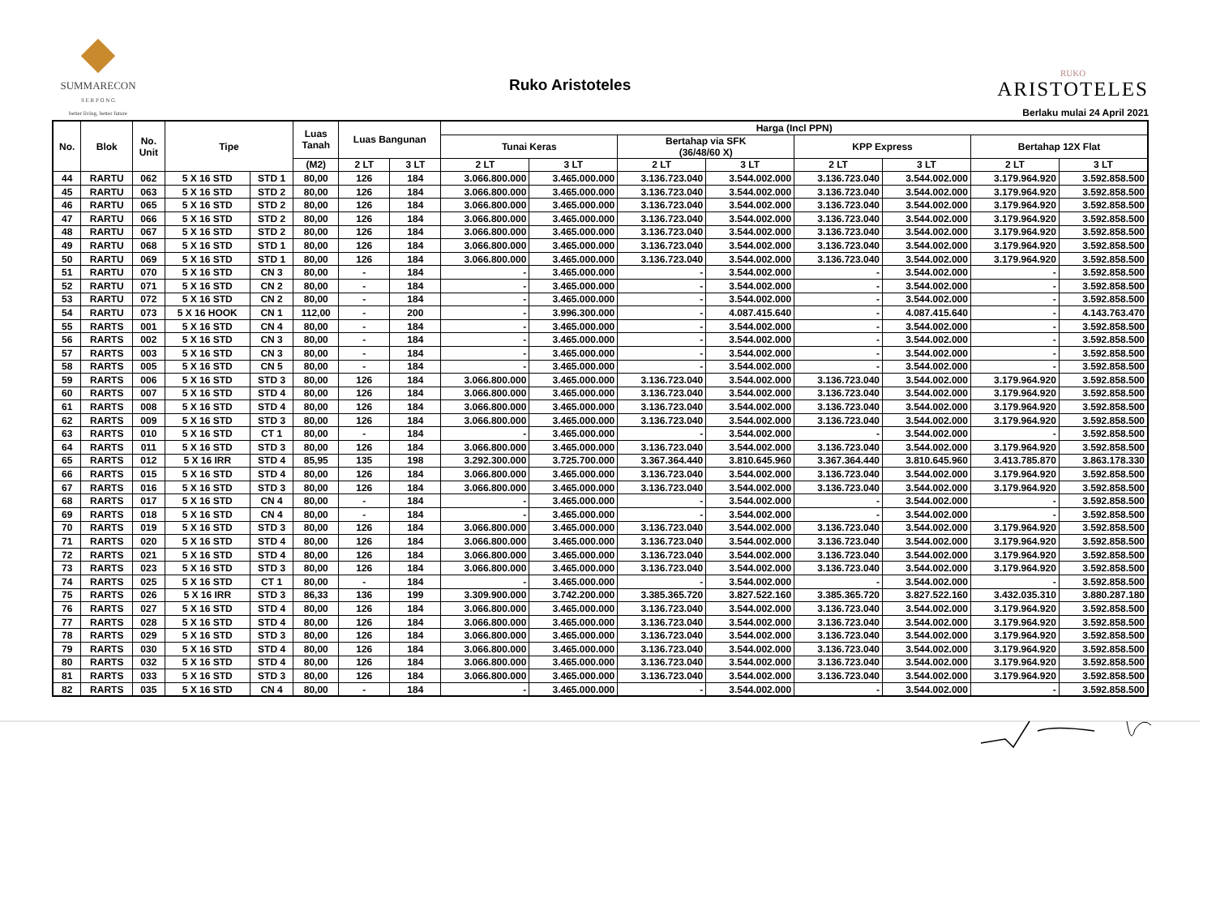SUMMARECON
S E R P O N G
better living, better future
Ruko Aristoteles
RUKO
ARISTOTELES
Berlaku mulai 24 April 2021
| No. | Blok | No. Unit | Tipe | | Luas Tanah | Luas Bangunan | | Harga (Incl PPN) | | | | | | | |
| --- | --- | --- | --- | --- | --- | --- | --- | --- | --- | --- | --- | --- | --- | --- | --- |
| | | | | | | | | Tunai Keras | | Bertahap via SFK (36/48/60 X) | | KPP Express | | Bertahap 12X Flat | |
| | | | | | (M2) | 2 LT | 3 LT | 2 LT | 3 LT | 2 LT | 3 LT | 2 LT | 3 LT | 2 LT | 3 LT |
| 44 | RARTU | 062 | 5 X 16 STD | STD 1 | 80,00 | 126 | 184 | 3.066.800.000 | 3.465.000.000 | 3.136.723.040 | 3.544.002.000 | 3.136.723.040 | 3.544.002.000 | 3.179.964.920 | 3.592.858.500 |
| 45 | RARTU | 063 | 5 X 16 STD | STD 2 | 80,00 | 126 | 184 | 3.066.800.000 | 3.465.000.000 | 3.136.723.040 | 3.544.002.000 | 3.136.723.040 | 3.544.002.000 | 3.179.964.920 | 3.592.858.500 |
| 46 | RARTU | 065 | 5 X 16 STD | STD 2 | 80,00 | 126 | 184 | 3.066.800.000 | 3.465.000.000 | 3.136.723.040 | 3.544.002.000 | 3.136.723.040 | 3.544.002.000 | 3.179.964.920 | 3.592.858.500 |
| 47 | RARTU | 066 | 5 X 16 STD | STD 2 | 80,00 | 126 | 184 | 3.066.800.000 | 3.465.000.000 | 3.136.723.040 | 3.544.002.000 | 3.136.723.040 | 3.544.002.000 | 3.179.964.920 | 3.592.858.500 |
| 48 | RARTU | 067 | 5 X 16 STD | STD 2 | 80,00 | 126 | 184 | 3.066.800.000 | 3.465.000.000 | 3.136.723.040 | 3.544.002.000 | 3.136.723.040 | 3.544.002.000 | 3.179.964.920 | 3.592.858.500 |
| 49 | RARTU | 068 | 5 X 16 STD | STD 1 | 80,00 | 126 | 184 | 3.066.800.000 | 3.465.000.000 | 3.136.723.040 | 3.544.002.000 | 3.136.723.040 | 3.544.002.000 | 3.179.964.920 | 3.592.858.500 |
| 50 | RARTU | 069 | 5 X 16 STD | STD 1 | 80,00 | 126 | 184 | 3.066.800.000 | 3.465.000.000 | 3.136.723.040 | 3.544.002.000 | 3.136.723.040 | 3.544.002.000 | 3.179.964.920 | 3.592.858.500 |
| 51 | RARTU | 070 | 5 X 16 STD | CN 3 | 80,00 | - | 184 | - | 3.465.000.000 | - | 3.544.002.000 | - | 3.544.002.000 | - | 3.592.858.500 |
| 52 | RARTU | 071 | 5 X 16 STD | CN 2 | 80,00 | - | 184 | - | 3.465.000.000 | - | 3.544.002.000 | - | 3.544.002.000 | - | 3.592.858.500 |
| 53 | RARTU | 072 | 5 X 16 STD | CN 2 | 80,00 | - | 184 | - | 3.465.000.000 | - | 3.544.002.000 | - | 3.544.002.000 | - | 3.592.858.500 |
| 54 | RARTU | 073 | 5 X 16 HOOK | CN 1 | 112,00 | - | 200 | - | 3.996.300.000 | - | 4.087.415.640 | - | 4.087.415.640 | - | 4.143.763.470 |
| 55 | RARTS | 001 | 5 X 16 STD | CN 4 | 80,00 | - | 184 | - | 3.465.000.000 | - | 3.544.002.000 | - | 3.544.002.000 | - | 3.592.858.500 |
| 56 | RARTS | 002 | 5 X 16 STD | CN 3 | 80,00 | - | 184 | - | 3.465.000.000 | - | 3.544.002.000 | - | 3.544.002.000 | - | 3.592.858.500 |
| 57 | RARTS | 003 | 5 X 16 STD | CN 3 | 80,00 | - | 184 | - | 3.465.000.000 | - | 3.544.002.000 | - | 3.544.002.000 | - | 3.592.858.500 |
| 58 | RARTS | 005 | 5 X 16 STD | CN 5 | 80,00 | - | 184 | - | 3.465.000.000 | - | 3.544.002.000 | - | 3.544.002.000 | - | 3.592.858.500 |
| 59 | RARTS | 006 | 5 X 16 STD | STD 3 | 80,00 | 126 | 184 | 3.066.800.000 | 3.465.000.000 | 3.136.723.040 | 3.544.002.000 | 3.136.723.040 | 3.544.002.000 | 3.179.964.920 | 3.592.858.500 |
| 60 | RARTS | 007 | 5 X 16 STD | STD 4 | 80,00 | 126 | 184 | 3.066.800.000 | 3.465.000.000 | 3.136.723.040 | 3.544.002.000 | 3.136.723.040 | 3.544.002.000 | 3.179.964.920 | 3.592.858.500 |
| 61 | RARTS | 008 | 5 X 16 STD | STD 4 | 80,00 | 126 | 184 | 3.066.800.000 | 3.465.000.000 | 3.136.723.040 | 3.544.002.000 | 3.136.723.040 | 3.544.002.000 | 3.179.964.920 | 3.592.858.500 |
| 62 | RARTS | 009 | 5 X 16 STD | STD 3 | 80,00 | 126 | 184 | 3.066.800.000 | 3.465.000.000 | 3.136.723.040 | 3.544.002.000 | 3.136.723.040 | 3.544.002.000 | 3.179.964.920 | 3.592.858.500 |
| 63 | RARTS | 010 | 5 X 16 STD | CT 1 | 80,00 | - | 184 | - | 3.465.000.000 | - | 3.544.002.000 | - | 3.544.002.000 | - | 3.592.858.500 |
| 64 | RARTS | 011 | 5 X 16 STD | STD 3 | 80,00 | 126 | 184 | 3.066.800.000 | 3.465.000.000 | 3.136.723.040 | 3.544.002.000 | 3.136.723.040 | 3.544.002.000 | 3.179.964.920 | 3.592.858.500 |
| 65 | RARTS | 012 | 5 X 16 IRR | STD 4 | 85,95 | 135 | 198 | 3.292.300.000 | 3.725.700.000 | 3.367.364.440 | 3.810.645.960 | 3.367.364.440 | 3.810.645.960 | 3.413.785.870 | 3.863.178.330 |
| 66 | RARTS | 015 | 5 X 16 STD | STD 4 | 80,00 | 126 | 184 | 3.066.800.000 | 3.465.000.000 | 3.136.723.040 | 3.544.002.000 | 3.136.723.040 | 3.544.002.000 | 3.179.964.920 | 3.592.858.500 |
| 67 | RARTS | 016 | 5 X 16 STD | STD 3 | 80,00 | 126 | 184 | 3.066.800.000 | 3.465.000.000 | 3.136.723.040 | 3.544.002.000 | 3.136.723.040 | 3.544.002.000 | 3.179.964.920 | 3.592.858.500 |
| 68 | RARTS | 017 | 5 X 16 STD | CN 4 | 80,00 | - | 184 | - | 3.465.000.000 | - | 3.544.002.000 | - | 3.544.002.000 | - | 3.592.858.500 |
| 69 | RARTS | 018 | 5 X 16 STD | CN 4 | 80,00 | - | 184 | - | 3.465.000.000 | - | 3.544.002.000 | - | 3.544.002.000 | - | 3.592.858.500 |
| 70 | RARTS | 019 | 5 X 16 STD | STD 3 | 80,00 | 126 | 184 | 3.066.800.000 | 3.465.000.000 | 3.136.723.040 | 3.544.002.000 | 3.136.723.040 | 3.544.002.000 | 3.179.964.920 | 3.592.858.500 |
| 71 | RARTS | 020 | 5 X 16 STD | STD 4 | 80,00 | 126 | 184 | 3.066.800.000 | 3.465.000.000 | 3.136.723.040 | 3.544.002.000 | 3.136.723.040 | 3.544.002.000 | 3.179.964.920 | 3.592.858.500 |
| 72 | RARTS | 021 | 5 X 16 STD | STD 4 | 80,00 | 126 | 184 | 3.066.800.000 | 3.465.000.000 | 3.136.723.040 | 3.544.002.000 | 3.136.723.040 | 3.544.002.000 | 3.179.964.920 | 3.592.858.500 |
| 73 | RARTS | 023 | 5 X 16 STD | STD 3 | 80,00 | 126 | 184 | 3.066.800.000 | 3.465.000.000 | 3.136.723.040 | 3.544.002.000 | 3.136.723.040 | 3.544.002.000 | 3.179.964.920 | 3.592.858.500 |
| 74 | RARTS | 025 | 5 X 16 STD | CT 1 | 80,00 | - | 184 | - | 3.465.000.000 | - | 3.544.002.000 | - | 3.544.002.000 | - | 3.592.858.500 |
| 75 | RARTS | 026 | 5 X 16 IRR | STD 3 | 86,33 | 136 | 199 | 3.309.900.000 | 3.742.200.000 | 3.385.365.720 | 3.827.522.160 | 3.385.365.720 | 3.827.522.160 | 3.432.035.310 | 3.880.287.180 |
| 76 | RARTS | 027 | 5 X 16 STD | STD 4 | 80,00 | 126 | 184 | 3.066.800.000 | 3.465.000.000 | 3.136.723.040 | 3.544.002.000 | 3.136.723.040 | 3.544.002.000 | 3.179.964.920 | 3.592.858.500 |
| 77 | RARTS | 028 | 5 X 16 STD | STD 4 | 80,00 | 126 | 184 | 3.066.800.000 | 3.465.000.000 | 3.136.723.040 | 3.544.002.000 | 3.136.723.040 | 3.544.002.000 | 3.179.964.920 | 3.592.858.500 |
| 78 | RARTS | 029 | 5 X 16 STD | STD 3 | 80,00 | 126 | 184 | 3.066.800.000 | 3.465.000.000 | 3.136.723.040 | 3.544.002.000 | 3.136.723.040 | 3.544.002.000 | 3.179.964.920 | 3.592.858.500 |
| 79 | RARTS | 030 | 5 X 16 STD | STD 4 | 80,00 | 126 | 184 | 3.066.800.000 | 3.465.000.000 | 3.136.723.040 | 3.544.002.000 | 3.136.723.040 | 3.544.002.000 | 3.179.964.920 | 3.592.858.500 |
| 80 | RARTS | 032 | 5 X 16 STD | STD 4 | 80,00 | 126 | 184 | 3.066.800.000 | 3.465.000.000 | 3.136.723.040 | 3.544.002.000 | 3.136.723.040 | 3.544.002.000 | 3.179.964.920 | 3.592.858.500 |
| 81 | RARTS | 033 | 5 X 16 STD | STD 3 | 80,00 | 126 | 184 | 3.066.800.000 | 3.465.000.000 | 3.136.723.040 | 3.544.002.000 | 3.136.723.040 | 3.544.002.000 | 3.179.964.920 | 3.592.858.500 |
| 82 | RARTS | 035 | 5 X 16 STD | CN 4 | 80,00 | - | 184 | - | 3.465.000.000 | - | 3.544.002.000 | - | 3.544.002.000 | - | 3.592.858.500 |